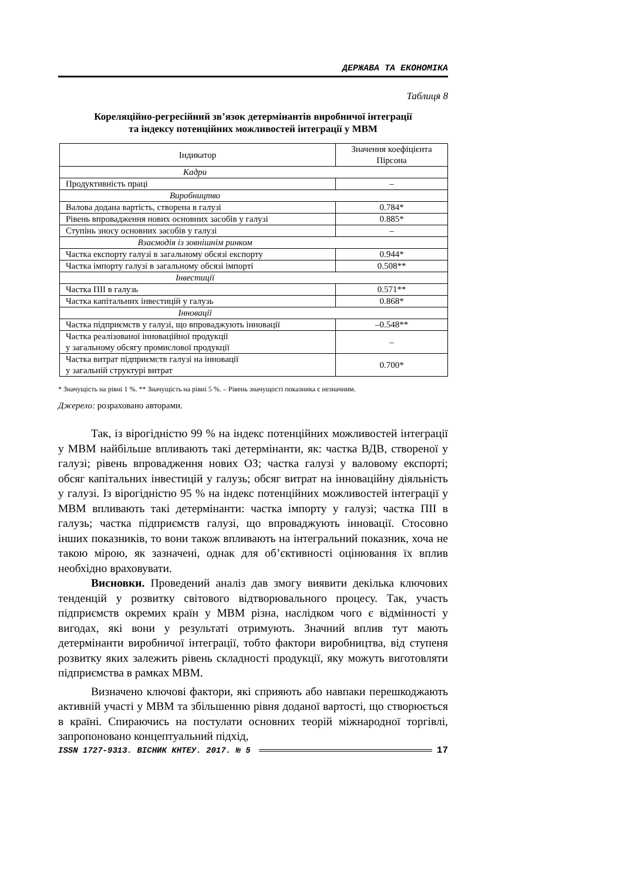ДЕРЖАВА ТА ЕКОНОМІКА
Таблиця 8
Кореляційно-регресійний зв’язок детермінантів виробничої інтеграції
та індексу потенційних можливостей інтеграції у МВМ
| Індикатор | Значення коефіцієнта Пірсона |
| --- | --- |
| Кадри | |
| Продуктивність праці | – |
| Виробництво | |
| Валова додана вартість, створена в галузі | 0.784* |
| Рівень впровадження нових основних засобів у галузі | 0.885* |
| Ступінь зносу основних засобів у галузі | – |
| Взаємодія із зовнішнім ринком | |
| Частка експорту галузі в загальному обсязі експорту | 0.944* |
| Частка імпорту галузі в загальному обсязі імпорті | 0.508** |
| Інвестиції | |
| Частка ПІІ в галузь | 0.571** |
| Частка капітальних інвестицій у галузь | 0.868* |
| Інновації | |
| Частка підприємств у галузі, що впроваджують інновації | –0.548** |
| Частка реалізованої інноваційної продукції у загальному обсягу промислової продукції | – |
| Частка витрат підприємств галузі на інновації у загальній структурі витрат | 0.700* |
* Значущість на рівні 1 %. ** Значущість на рівні 5 %. – Рівень значущості показника є незначним.
Джерело: розраховано авторами.
Так, із вірогідністю 99 % на індекс потенційних можливостей інтеграції у МВМ найбільше впливають такі детермінанти, як: частка ВДВ, створеної у галузі; рівень впровадження нових ОЗ; частка галузі у валовому експорті; обсяг капітальних інвестицій у галузь; обсяг витрат на інноваційну діяльність у галузі. Із вірогідністю 95 % на індекс потенційних можливостей інтеграції у МВМ впливають такі детермінанти: частка імпорту у галузі; частка ПІІ в галузь; частка підприємств галузі, що впроваджують інновації. Стосовно інших показників, то вони також впливають на інтегральний показник, хоча не такою мірою, як зазначені, однак для об’єктивності оцінювання їх вплив необхідно враховувати.
Висновки. Проведений аналіз дав змогу виявити декілька ключових тенденцій у розвитку світового відтворювального процесу. Так, участь підприємств окремих країн у МВМ різна, наслідком чого є відмінності у вигодах, які вони у результаті отримують. Значний вплив тут мають детермінанти виробничої інтеграції, тобто фактори виробництва, від ступеня розвитку яких залежить рівень складності продукції, яку можуть виготовляти підприємства в рамках МВМ.
Визначено ключові фактори, які сприяють або навпаки перешкоджають активній участі у МВМ та збільшенню рівня доданої вартості, що створюється в країні. Спираючись на постулати основних теорій міжнародної торгівлі, запропоновано концептуальний підхід,
ISSN 1727-9313. ВІСНИК КНТЕУ. 2017. № 5 17